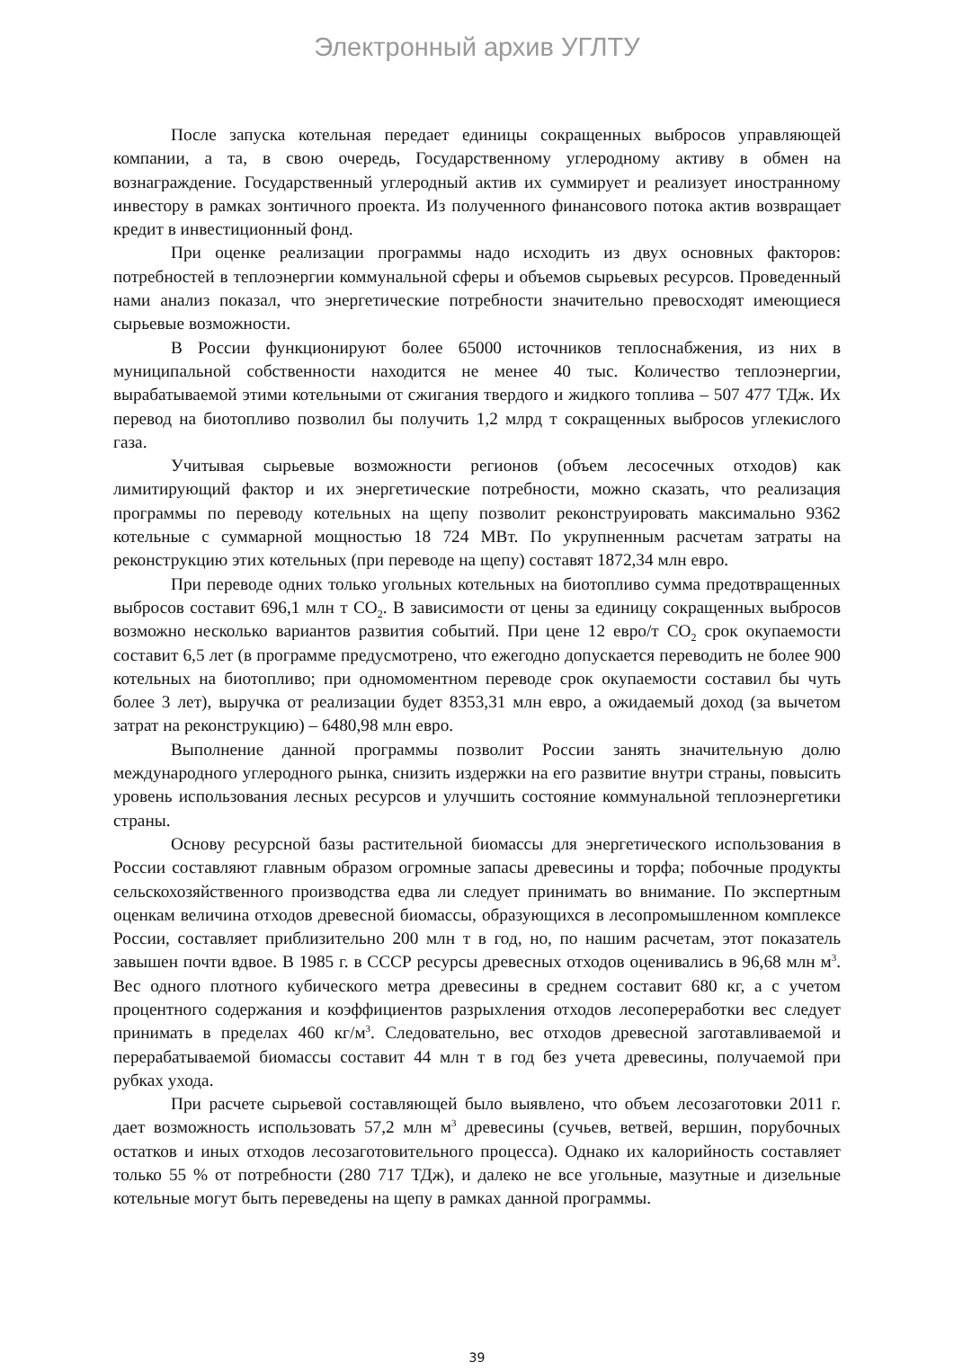Электронный архив УГЛТУ
После запуска котельная передает единицы сокращенных выбросов управляющей компании, а та, в свою очередь, Государственному углеродному активу в обмен на вознаграждение. Государственный углеродный актив их суммирует и реализует иностранному инвестору в рамках зонтичного проекта. Из полученного финансового потока актив возвращает кредит в инвестиционный фонд.
При оценке реализации программы надо исходить из двух основных факторов: потребностей в теплоэнергии коммунальной сферы и объемов сырьевых ресурсов. Проведенный нами анализ показал, что энергетические потребности значительно превосходят имеющиеся сырьевые возможности.
В России функционируют более 65000 источников теплоснабжения, из них в муниципальной собственности находится не менее 40 тыс. Количество теплоэнергии, вырабатываемой этими котельными от сжигания твердого и жидкого топлива – 507 477 ТДж. Их перевод на биотопливо позволил бы получить 1,2 млрд т сокращенных выбросов углекислого газа.
Учитывая сырьевые возможности регионов (объем лесосечных отходов) как лимитирующий фактор и их энергетические потребности, можно сказать, что реализация программы по переводу котельных на щепу позволит реконструировать максимально 9362 котельные с суммарной мощностью 18 724 МВт. По укрупненным расчетам затраты на реконструкцию этих котельных (при переводе на щепу) составят 1872,34 млн евро.
При переводе одних только угольных котельных на биотопливо сумма предотвращенных выбросов составит 696,1 млн т CO<sub>2</sub>. В зависимости от цены за единицу сокращенных выбросов возможно несколько вариантов развития событий. При цене 12 евро/т CO<sub>2</sub> срок окупаемости составит 6,5 лет (в программе предусмотрено, что ежегодно допускается переводить не более 900 котельных на биотопливо; при одномоментном переводе срок окупаемости составил бы чуть более 3 лет), выручка от реализации будет 8353,31 млн евро, а ожидаемый доход (за вычетом затрат на реконструкцию) – 6480,98 млн евро.
Выполнение данной программы позволит России занять значительную долю международного углеродного рынка, снизить издержки на его развитие внутри страны, повысить уровень использования лесных ресурсов и улучшить состояние коммунальной теплоэнергетики страны.
Основу ресурсной базы растительной биомассы для энергетического использования в России составляют главным образом огромные запасы древесины и торфа; побочные продукты сельскохозяйственного производства едва ли следует принимать во внимание. По экспертным оценкам величина отходов древесной биомассы, образующихся в лесопромышленном комплексе России, составляет приблизительно 200 млн т в год, но, по нашим расчетам, этот показатель завышен почти вдвое. В 1985 г. в СССР ресурсы древесных отходов оценивались в 96,68 млн м<sup>3</sup>. Вес одного плотного кубического метра древесины в среднем составит 680 кг, а с учетом процентного содержания и коэффициентов разрыхления отходов лесопереработки вес следует принимать в пределах 460 кг/м<sup>3</sup>. Следовательно, вес отходов древесной заготавливаемой и перерабатываемой биомассы составит 44 млн т в год без учета древесины, получаемой при рубках ухода.
При расчете сырьевой составляющей было выявлено, что объем лесозаготовки 2011 г. дает возможность использовать 57,2 млн м<sup>3</sup> древесины (сучьев, ветвей, вершин, порубочных остатков и иных отходов лесозаготовительного процесса). Однако их калорийность составляет только 55 % от потребности (280 717 ТДж), и далеко не все угольные, мазутные и дизельные котельные могут быть переведены на щепу в рамках данной программы.
39